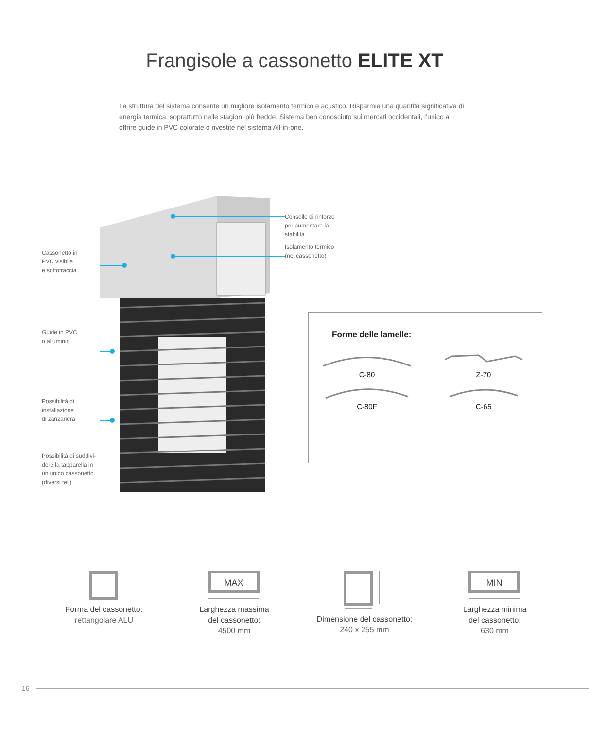Frangisole a cassonetto ELITE XT
La struttura del sistema consente un migliore isolamento termico e acustico. Risparmia una quantità significativa di energia termica, soprattutto nelle stagioni più fredde. Sistema ben conosciuto sui mercati occidentali, l’unico a offrire guide in PVC colorate o rivestite nel sistema All-in-one.
Cassonetto in
PVC visibile
e sottotraccia
Guide in PVC
o alluminio
Possibilità di
installazione
di zanzariera
Possibilità di suddivi-
dere la tapparella in
un unico cassonetto
(diversi teli)
Consolle di rinforzo
per aumentare la
stabilità
Isolamento termico
(nel cassonetto)
Forme delle lamelle:
C-80
Z-70
C-80F
C-65
Forma del cassonetto:
rettangolare ALU
MAX
Larghezza massima
del cassonetto:
4500 mm
Dimensione del cassonetto:
240 x 255 mm
MIN
Larghezza minima
del cassonetto:
630 mm
16